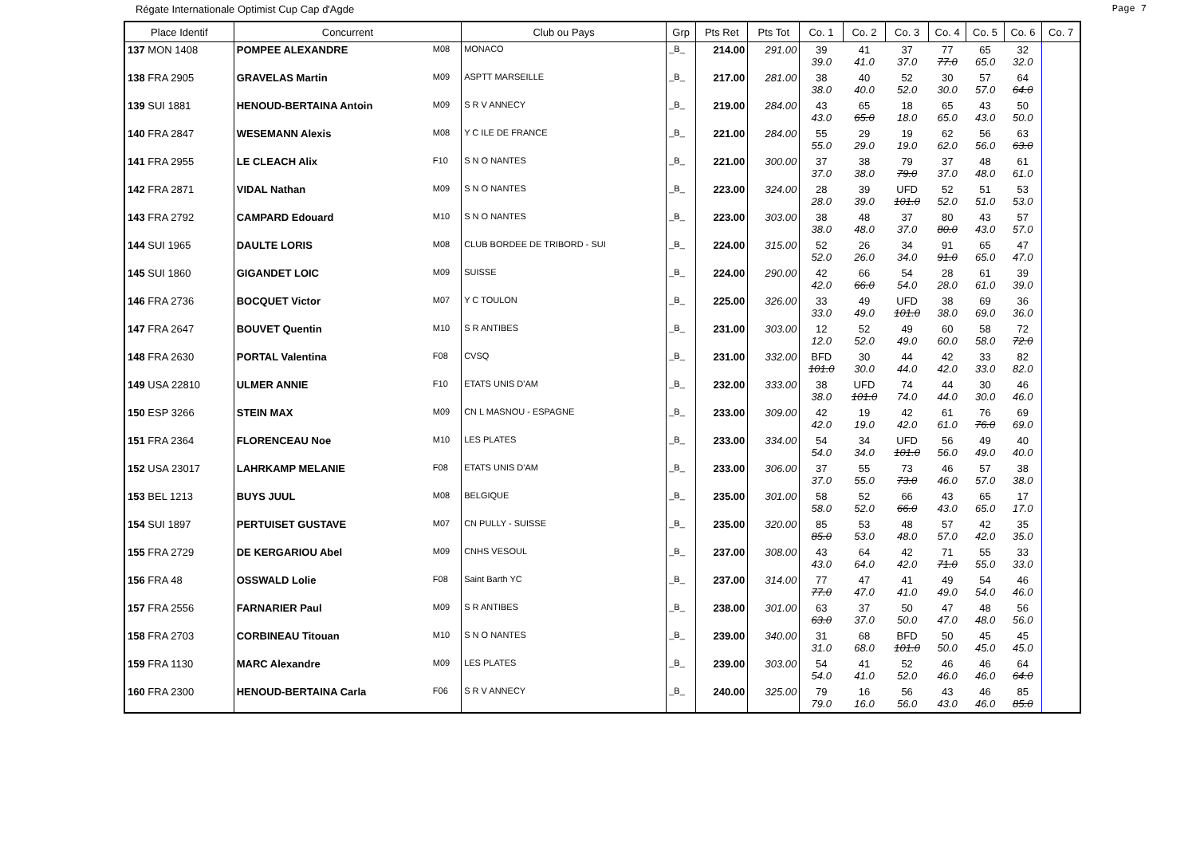Régate Internationale Optimist Cup Cap d'Agde Page 7
| Place Identif | Concurrent | | Club ou Pays | Grp | Pts Ret | Pts Tot | Co. 1 | Co. 2 | Co. 3 | Co. 4 | Co. 5 | Co. 6 | Co. 7 |
| --- | --- | --- | --- | --- | --- | --- | --- | --- | --- | --- | --- | --- | --- |
| 137 MON 1408 | POMPEE ALEXANDRE | M08 | MONACO | _B_ | 214.00 | 291.00 | 39 39.0 | 41 41.0 | 37 37.0 | 77 77.0 | 65 65.0 | 32 32.0 | |
| 138 FRA 2905 | GRAVELAS Martin | M09 | ASPTT MARSEILLE | _B_ | 217.00 | 281.00 | 38 38.0 | 40 40.0 | 52 52.0 | 30 30.0 | 57 57.0 | 64 64.0 | |
| 139 SUI 1881 | HENOUD-BERTAINA Antoin | M09 | S R V ANNECY | _B_ | 219.00 | 284.00 | 43 43.0 | 65 65.0 | 18 18.0 | 65 65.0 | 43 43.0 | 50 50.0 | |
| 140 FRA 2847 | WESEMANN Alexis | M08 | Y C ILE DE FRANCE | _B_ | 221.00 | 284.00 | 55 55.0 | 29 29.0 | 19 19.0 | 62 62.0 | 56 56.0 | 63 63.0 | |
| 141 FRA 2955 | LE CLEACH Alix | F10 | S N O NANTES | _B_ | 221.00 | 300.00 | 37 37.0 | 38 38.0 | 79 79.0 | 37 37.0 | 48 48.0 | 61 61.0 | |
| 142 FRA 2871 | VIDAL Nathan | M09 | S N O NANTES | _B_ | 223.00 | 324.00 | 28 28.0 | 39 39.0 | UFD 101.0 | 52 52.0 | 51 51.0 | 53 53.0 | |
| 143 FRA 2792 | CAMPARD Edouard | M10 | S N O NANTES | _B_ | 223.00 | 303.00 | 38 38.0 | 48 48.0 | 37 37.0 | 80 80.0 | 43 43.0 | 57 57.0 | |
| 144 SUI 1965 | DAULTE LORIS | M08 | CLUB BORDEE DE TRIBORD - SUI | _B_ | 224.00 | 315.00 | 52 52.0 | 26 26.0 | 34 34.0 | 91 91.0 | 65 65.0 | 47 47.0 | |
| 145 SUI 1860 | GIGANDET LOIC | M09 | SUISSE | _B_ | 224.00 | 290.00 | 42 42.0 | 66 66.0 | 54 54.0 | 28 28.0 | 61 61.0 | 39 39.0 | |
| 146 FRA 2736 | BOCQUET Victor | M07 | Y C TOULON | _B_ | 225.00 | 326.00 | 33 33.0 | 49 49.0 | UFD 101.0 | 38 38.0 | 69 69.0 | 36 36.0 | |
| 147 FRA 2647 | BOUVET Quentin | M10 | S R ANTIBES | _B_ | 231.00 | 303.00 | 12 12.0 | 52 52.0 | 49 49.0 | 60 60.0 | 58 58.0 | 72 72.0 | |
| 148 FRA 2630 | PORTAL Valentina | F08 | CVSQ | _B_ | 231.00 | 332.00 | BFD 101.0 | 30 30.0 | 44 44.0 | 42 42.0 | 33 33.0 | 82 82.0 | |
| 149 USA 22810 | ULMER ANNIE | F10 | ETATS UNIS D'AM | _B_ | 232.00 | 333.00 | 38 38.0 | UFD 101.0 | 74 74.0 | 44 44.0 | 30 30.0 | 46 46.0 | |
| 150 ESP 3266 | STEIN MAX | M09 | CN L MASNOU - ESPAGNE | _B_ | 233.00 | 309.00 | 42 42.0 | 19 19.0 | 42 42.0 | 61 61.0 | 76 76.0 | 69 69.0 | |
| 151 FRA 2364 | FLORENCEAU Noe | M10 | LES PLATES | _B_ | 233.00 | 334.00 | 54 54.0 | 34 34.0 | UFD 101.0 | 56 56.0 | 49 49.0 | 40 40.0 | |
| 152 USA 23017 | LAHRKAMP MELANIE | F08 | ETATS UNIS D'AM | _B_ | 233.00 | 306.00 | 37 37.0 | 55 55.0 | 73 73.0 | 46 46.0 | 57 57.0 | 38 38.0 | |
| 153 BEL 1213 | BUYS JUUL | M08 | BELGIQUE | _B_ | 235.00 | 301.00 | 58 58.0 | 52 52.0 | 66 66.0 | 43 43.0 | 65 65.0 | 17 17.0 | |
| 154 SUI 1897 | PERTUISET GUSTAVE | M07 | CN PULLY - SUISSE | _B_ | 235.00 | 320.00 | 85 85.0 | 53 53.0 | 48 48.0 | 57 57.0 | 42 42.0 | 35 35.0 | |
| 155 FRA 2729 | DE KERGARIOU Abel | M09 | CNHS VESOUL | _B_ | 237.00 | 308.00 | 43 43.0 | 64 64.0 | 42 42.0 | 71 71.0 | 55 55.0 | 33 33.0 | |
| 156 FRA 48 | OSSWALD Lolie | F08 | Saint Barth YC | _B_ | 237.00 | 314.00 | 77 77.0 | 47 47.0 | 41 41.0 | 49 49.0 | 54 54.0 | 46 46.0 | |
| 157 FRA 2556 | FARNARIER Paul | M09 | S R ANTIBES | _B_ | 238.00 | 301.00 | 63 63.0 | 37 37.0 | 50 50.0 | 47 47.0 | 48 48.0 | 56 56.0 | |
| 158 FRA 2703 | CORBINEAU Titouan | M10 | S N O NANTES | _B_ | 239.00 | 340.00 | 31 31.0 | 68 68.0 | BFD 101.0 | 50 50.0 | 45 45.0 | 45 45.0 | |
| 159 FRA 1130 | MARC Alexandre | M09 | LES PLATES | _B_ | 239.00 | 303.00 | 54 54.0 | 41 41.0 | 52 52.0 | 46 46.0 | 46 46.0 | 64 64.0 | |
| 160 FRA 2300 | HENOUD-BERTAINA Carla | F06 | S R V ANNECY | _B_ | 240.00 | 325.00 | 79 79.0 | 16 16.0 | 56 56.0 | 43 43.0 | 46 46.0 | 85 85.0 | |